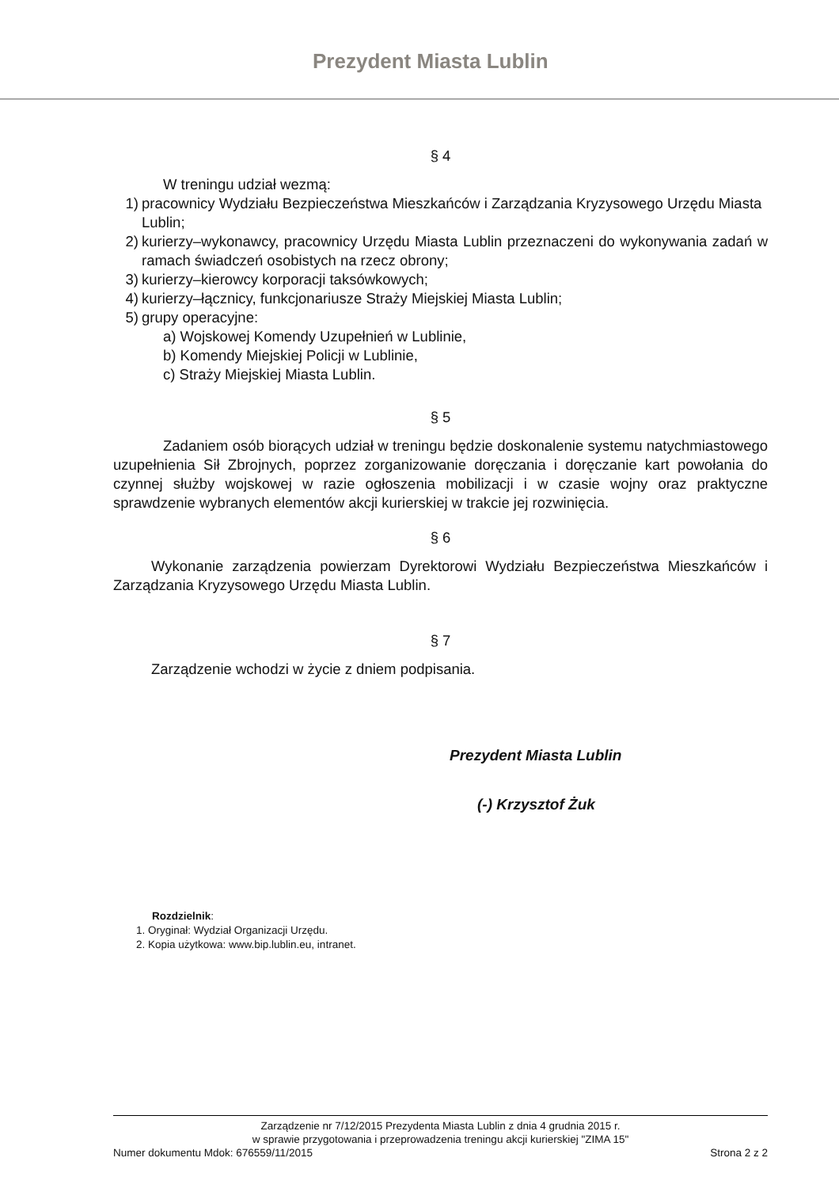Prezydent Miasta Lublin
§ 4
W treningu udział wezmą:
1) pracownicy Wydziału Bezpieczeństwa Mieszkańców i Zarządzania Kryzysowego Urzędu Miasta Lublin;
2) kurierzy–wykonawcy, pracownicy Urzędu Miasta Lublin przeznaczeni do wykonywania zadań w ramach świadczeń osobistych na rzecz obrony;
3) kurierzy–kierowcy korporacji taksówkowych;
4) kurierzy–łącznicy, funkcjonariusze Straży Miejskiej Miasta Lublin;
5) grupy operacyjne:
a) Wojskowej Komendy Uzupełnień w Lublinie,
b) Komendy Miejskiej Policji w Lublinie,
c) Straży Miejskiej Miasta Lublin.
§ 5
Zadaniem osób biorących udział w treningu będzie doskonalenie systemu natychmiastowego uzupełnienia Sił Zbrojnych, poprzez zorganizowanie doręczania i doręczanie kart powołania do czynnej służby wojskowej w razie ogłoszenia mobilizacji i w czasie wojny oraz praktyczne sprawdzenie wybranych elementów akcji kurierskiej w trakcie jej rozwinięcia.
§ 6
Wykonanie zarządzenia powierzam Dyrektorowi Wydziału Bezpieczeństwa Mieszkańców i Zarządzania Kryzysowego Urzędu Miasta Lublin.
§ 7
Zarządzenie wchodzi w życie z dniem podpisania.
Prezydent Miasta Lublin
(-) Krzysztof Żuk
Rozdzielnik:
1. Oryginał: Wydział Organizacji Urzędu.
2. Kopia użytkowa: www.bip.lublin.eu, intranet.
Zarządzenie nr 7/12/2015 Prezydenta Miasta Lublin z dnia 4 grudnia 2015 r.
w sprawie przygotowania i przeprowadzenia treningu akcji kurierskiej "ZIMA 15"
Numer dokumentu Mdok: 676559/11/2015 Strona 2 z 2